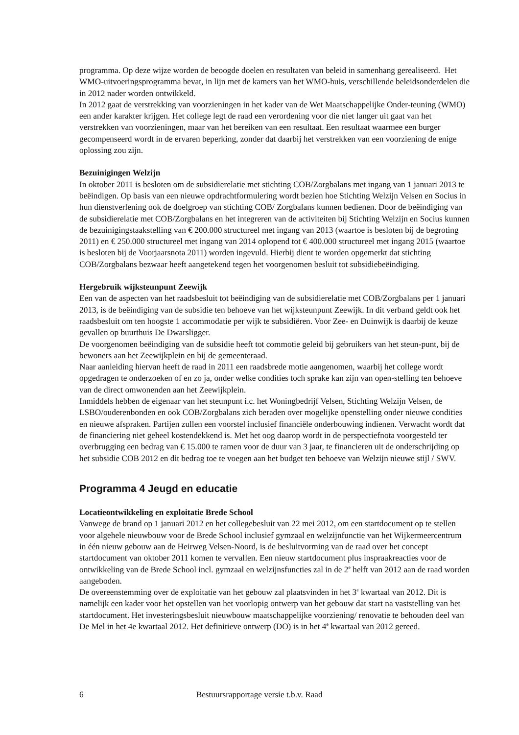programma. Op deze wijze worden de beoogde doelen en resultaten van beleid in samenhang gerealiseerd. Het WMO-uitvoeringsprogramma bevat, in lijn met de kamers van het WMO-huis, verschillende beleidsonderdelen die in 2012 nader worden ontwikkeld.
In 2012 gaat de verstrekking van voorzieningen in het kader van de Wet Maatschappelijke Onder-teuning (WMO) een ander karakter krijgen. Het college legt de raad een verordening voor die niet langer uit gaat van het verstrekken van voorzieningen, maar van het bereiken van een resultaat. Een resultaat waarmee een burger gecompenseerd wordt in de ervaren beperking, zonder dat daarbij het verstrekken van een voorziening de enige oplossing zou zijn.
Bezuinigingen Welzijn
In oktober 2011 is besloten om de subsidierelatie met stichting COB/Zorgbalans met ingang van 1 januari 2013 te beëindigen. Op basis van een nieuwe opdrachtformulering wordt bezien hoe Stichting Welzijn Velsen en Socius in hun dienstverlening ook de doelgroep van stichting COB/ Zorgbalans kunnen bedienen. Door de beëindiging van de subsidierelatie met COB/Zorgbalans en het integreren van de activiteiten bij Stichting Welzijn en Socius kunnen de bezuinigingstaakstelling van € 200.000 structureel met ingang van 2013 (waartoe is besloten bij de begroting 2011) en € 250.000 structureel met ingang van 2014 oplopend tot € 400.000 structureel met ingang 2015 (waartoe is besloten bij de Voorjaarsnota 2011) worden ingevuld. Hierbij dient te worden opgemerkt dat stichting COB/Zorgbalans bezwaar heeft aangetekend tegen het voorgenomen besluit tot subsidiebeëindiging.
Hergebruik wijksteunpunt Zeewijk
Een van de aspecten van het raadsbesluit tot beëindiging van de subsidierelatie met COB/Zorgbalans per 1 januari 2013, is de beëindiging van de subsidie ten behoeve van het wijksteunpunt Zeewijk. In dit verband geldt ook het raadsbesluit om ten hoogste 1 accommodatie per wijk te subsidiëren. Voor Zee- en Duinwijk is daarbij de keuze gevallen op buurthuis De Dwarsligger.
De voorgenomen beëindiging van de subsidie heeft tot commotie geleid bij gebruikers van het steun-punt, bij de bewoners aan het Zeewijkplein en bij de gemeenteraad.
Naar aanleiding hiervan heeft de raad in 2011 een raadsbrede motie aangenomen, waarbij het college wordt opgedragen te onderzoeken of en zo ja, onder welke condities toch sprake kan zijn van open-stelling ten behoeve van de direct omwonenden aan het Zeewijkplein.
Inmiddels hebben de eigenaar van het steunpunt i.c. het Woningbedrijf Velsen, Stichting Welzijn Velsen, de LSBO/ouderenbonden en ook COB/Zorgbalans zich beraden over mogelijke openstelling onder nieuwe condities en nieuwe afspraken. Partijen zullen een voorstel inclusief financiële onderbouwing indienen. Verwacht wordt dat de financiering niet geheel kostendekkend is. Met het oog daarop wordt in de perspectiefnota voorgesteld ter overbrugging een bedrag van € 15.000 te ramen voor de duur van 3 jaar, te financieren uit de onderschrijding op het subsidie COB 2012 en dit bedrag toe te voegen aan het budget ten behoeve van Welzijn nieuwe stijl / SWV.
Programma 4 Jeugd en educatie
Locatieontwikkeling en exploitatie Brede School
Vanwege de brand op 1 januari 2012 en het collegebesluit van 22 mei 2012, om een startdocument op te stellen voor algehele nieuwbouw voor de Brede School inclusief gymzaal en welzijnfunctie van het Wijkermeercentrum in één nieuw gebouw aan de Heirweg Velsen-Noord, is de besluitvorming van de raad over het concept startdocument van oktober 2011 komen te vervallen. Een nieuw startdocument plus inspraakreacties voor de ontwikkeling van de Brede School incl. gymzaal en welzijnsfuncties zal in de 2<sup>e</sup> helft van 2012 aan de raad worden aangeboden.
De overeenstemming over de exploitatie van het gebouw zal plaatsvinden in het 3<sup>e</sup> kwartaal van 2012. Dit is namelijk een kader voor het opstellen van het voorlopig ontwerp van het gebouw dat start na vaststelling van het startdocument. Het investeringsbesluit nieuwbouw maatschappelijke voorziening/ renovatie te behouden deel van De Mel in het 4e kwartaal 2012. Het definitieve ontwerp (DO) is in het 4<sup>e</sup> kwartaal van 2012 gereed.
6 Bestuursrapportage versie t.b.v. Raad